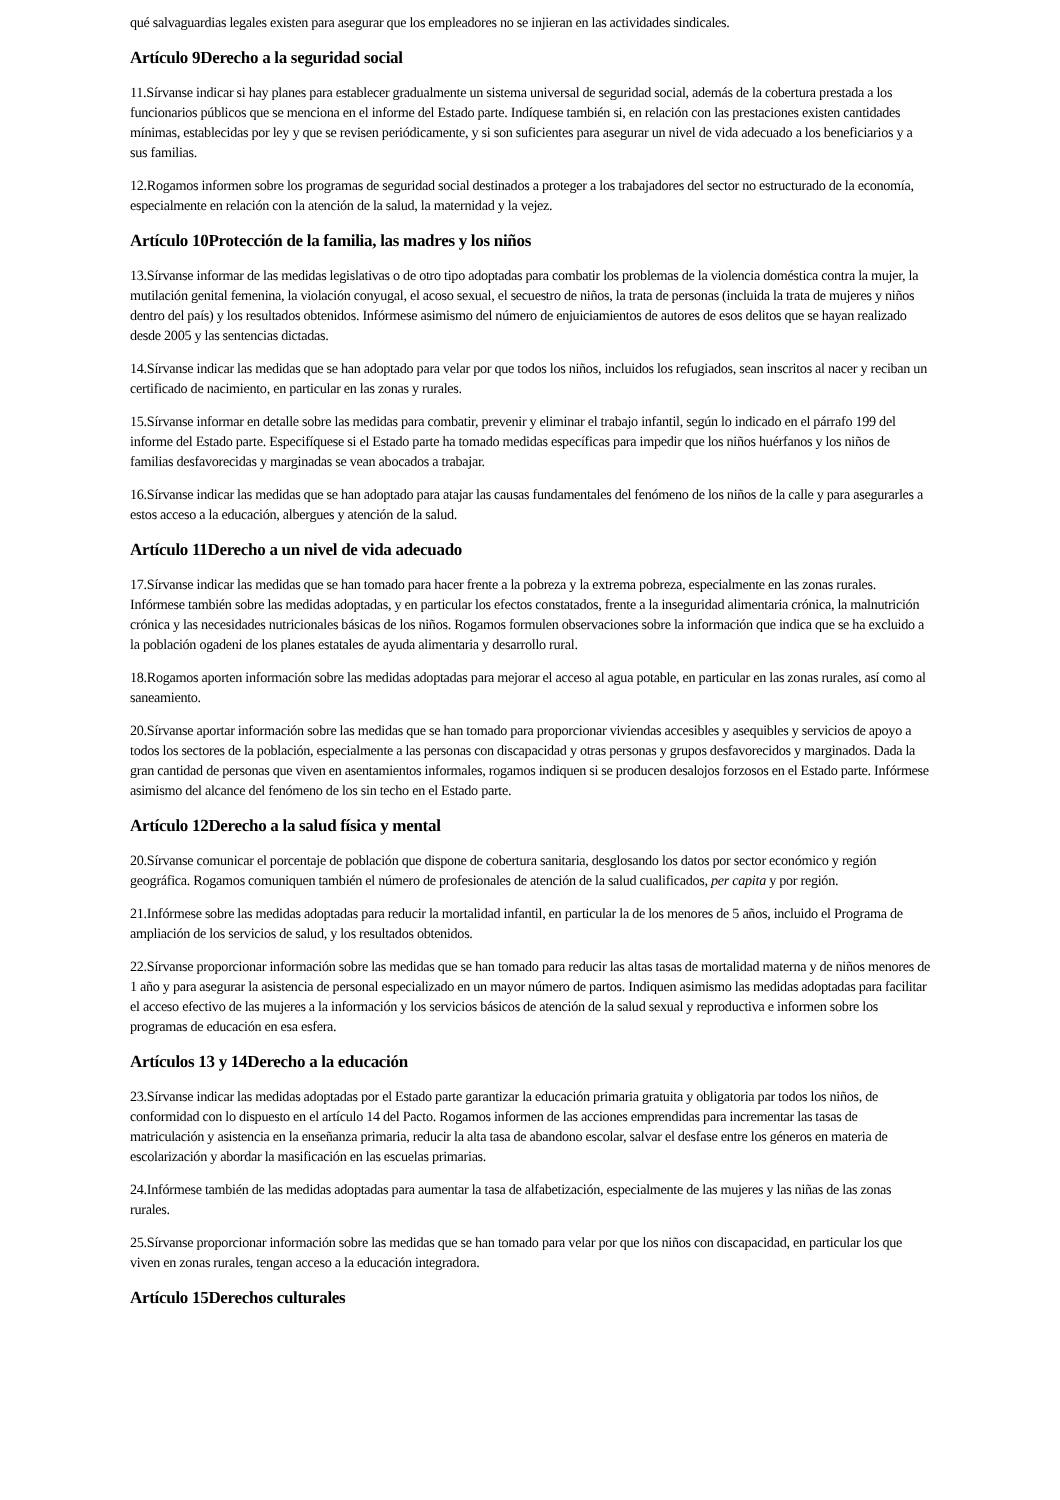qué salvaguardias legales existen para asegurar que los empleadores no se injieran en las actividades sindicales.
Artículo 9Derecho a la seguridad social
11.Sírvanse indicar si hay planes para establecer gradualmente un sistema universal de seguridad social, además de la cobertura prestada a los funcionarios públicos que se menciona en el informe del Estado parte. Indíquese también si, en relación con las prestaciones existen cantidades mínimas, establecidas por ley y que se revisen periódicamente, y si son suficientes para asegurar un nivel de vida adecuado a los beneficiarios y a sus familias.
12.Rogamos informen sobre los programas de seguridad social destinados a proteger a los trabajadores del sector no estructurado de la economía, especialmente en relación con la atención de la salud, la maternidad y la vejez.
Artículo 10Protección de la familia, las madres y los niños
13.Sírvanse informar de las medidas legislativas o de otro tipo adoptadas para combatir los problemas de la violencia doméstica contra la mujer, la mutilación genital femenina, la violación conyugal, el acoso sexual, el secuestro de niños, la trata de personas (incluida la trata de mujeres y niños dentro del país) y los resultados obtenidos. Infórmese asimismo del número de enjuiciamientos de autores de esos delitos que se hayan realizado desde 2005 y las sentencias dictadas.
14.Sírvanse indicar las medidas que se han adoptado para velar por que todos los niños, incluidos los refugiados, sean inscritos al nacer y reciban un certificado de nacimiento, en particular en las zonas y rurales.
15.Sírvanse informar en detalle sobre las medidas para combatir, prevenir y eliminar el trabajo infantil, según lo indicado en el párrafo 199 del informe del Estado parte. Especifíquese si el Estado parte ha tomado medidas específicas para impedir que los niños huérfanos y los niños de familias desfavorecidas y marginadas se vean abocados a trabajar.
16.Sírvanse indicar las medidas que se han adoptado para atajar las causas fundamentales del fenómeno de los niños de la calle y para asegurarles a estos acceso a la educación, albergues y atención de la salud.
Artículo 11Derecho a un nivel de vida adecuado
17.Sírvanse indicar las medidas que se han tomado para hacer frente a la pobreza y la extrema pobreza, especialmente en las zonas rurales. Infórmese también sobre las medidas adoptadas, y en particular los efectos constatados, frente a la inseguridad alimentaria crónica, la malnutrición crónica y las necesidades nutricionales básicas de los niños. Rogamos formulen observaciones sobre la información que indica que se ha excluido a la población ogadeni de los planes estatales de ayuda alimentaria y desarrollo rural.
18.Rogamos aporten información sobre las medidas adoptadas para mejorar el acceso al agua potable, en particular en las zonas rurales, así como al saneamiento.
20.Sírvanse aportar información sobre las medidas que se han tomado para proporcionar viviendas accesibles y asequibles y servicios de apoyo a todos los sectores de la población, especialmente a las personas con discapacidad y otras personas y grupos desfavorecidos y marginados. Dada la gran cantidad de personas que viven en asentamientos informales, rogamos indiquen si se producen desalojos forzosos en el Estado parte. Infórmese asimismo del alcance del fenómeno de los sin techo en el Estado parte.
Artículo 12Derecho a la salud física y mental
20.Sírvanse comunicar el porcentaje de población que dispone de cobertura sanitaria, desglosando los datos por sector económico y región geográfica. Rogamos comuniquen también el número de profesionales de atención de la salud cualificados, per capita y por región.
21.Infórmese sobre las medidas adoptadas para reducir la mortalidad infantil, en particular la de los menores de 5 años, incluido el Programa de ampliación de los servicios de salud, y los resultados obtenidos.
22.Sírvanse proporcionar información sobre las medidas que se han tomado para reducir las altas tasas de mortalidad materna y de niños menores de 1 año y para asegurar la asistencia de personal especializado en un mayor número de partos. Indiquen asimismo las medidas adoptadas para facilitar el acceso efectivo de las mujeres a la información y los servicios básicos de atención de la salud sexual y reproductiva e informen sobre los programas de educación en esa esfera.
Artículos 13 y 14Derecho a la educación
23.Sírvanse indicar las medidas adoptadas por el Estado parte garantizar la educación primaria gratuita y obligatoria par todos los niños, de conformidad con lo dispuesto en el artículo 14 del Pacto. Rogamos informen de las acciones emprendidas para incrementar las tasas de matriculación y asistencia en la enseñanza primaria, reducir la alta tasa de abandono escolar, salvar el desfase entre los géneros en materia de escolarización y abordar la masificación en las escuelas primarias.
24.Infórmese también de las medidas adoptadas para aumentar la tasa de alfabetización, especialmente de las mujeres y las niñas de las zonas rurales.
25.Sírvanse proporcionar información sobre las medidas que se han tomado para velar por que los niños con discapacidad, en particular los que viven en zonas rurales, tengan acceso a la educación integradora.
Artículo 15Derechos culturales